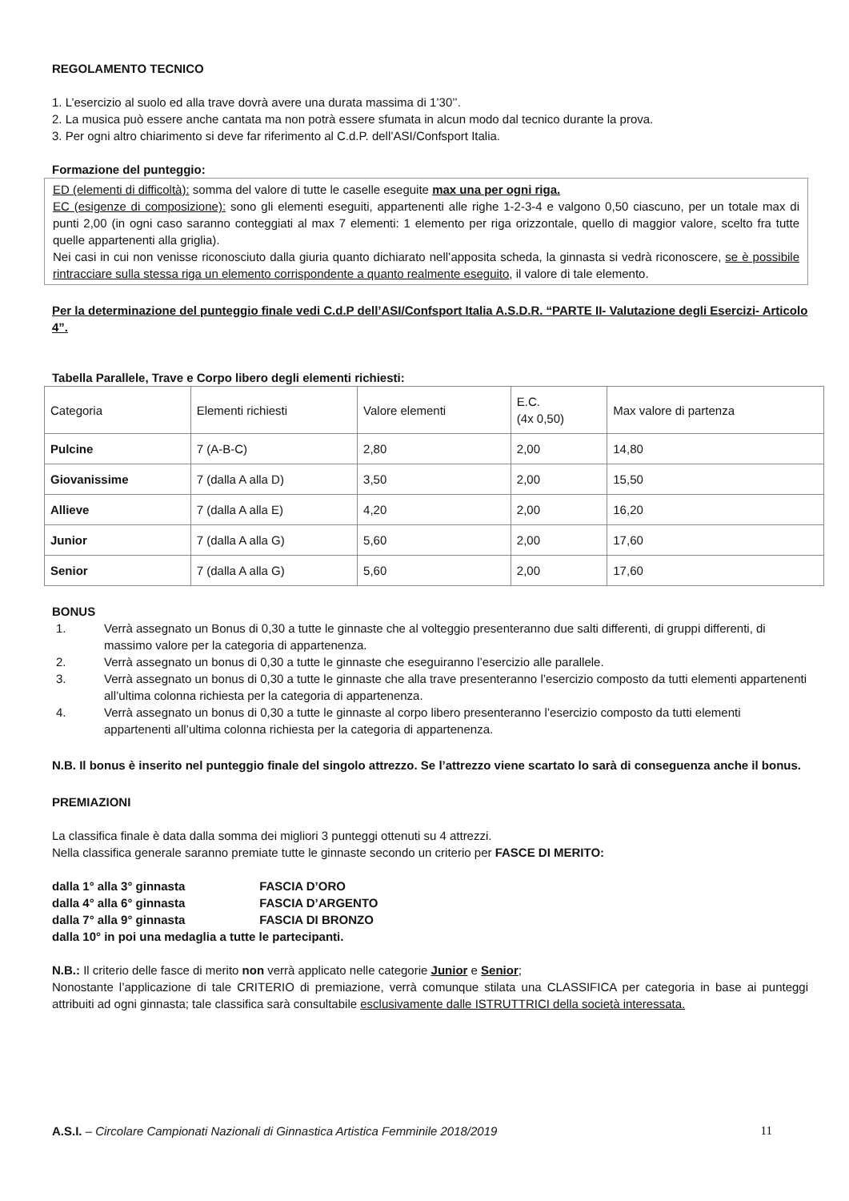REGOLAMENTO TECNICO
1. L’esercizio al suolo ed alla trave dovrà avere una durata massima di 1’30’’.
2. La musica può essere anche cantata ma non potrà essere sfumata in alcun modo dal tecnico durante la prova.
3. Per ogni altro chiarimento si deve far riferimento al C.d.P. dell’ASI/Confsport Italia.
Formazione del punteggio:
ED (elementi di difficoltà): somma del valore di tutte le caselle eseguite max una per ogni riga.
EC (esigenze di composizione): sono gli elementi eseguiti, appartenenti alle righe 1-2-3-4 e valgono 0,50 ciascuno, per un totale max di punti 2,00 (in ogni caso saranno conteggiati al max 7 elementi: 1 elemento per riga orizzontale, quello di maggior valore, scelto fra tutte quelle appartenenti alla griglia).
Nei casi in cui non venisse riconosciuto dalla giuria quanto dichiarato nell’apposita scheda, la ginnasta si vedrà riconoscere, se è possibile rintracciare sulla stessa riga un elemento corrispondente a quanto realmente eseguito, il valore di tale elemento.
Per la determinazione del punteggio finale vedi C.d.P dell’ASI/Confsport Italia A.S.D.R. “PARTE II- Valutazione degli Esercizi- Articolo 4”.
Tabella Parallele, Trave e Corpo libero degli elementi richiesti:
| Categoria | Elementi richiesti | Valore elementi | E.C. (4x 0,50) | Max valore di partenza |
| Pulcine | 7 (A-B-C) | 2,80 | 2,00 | 14,80 |
| Giovanissime | 7 (dalla A alla D) | 3,50 | 2,00 | 15,50 |
| Allieve | 7 (dalla A alla E) | 4,20 | 2,00 | 16,20 |
| Junior | 7 (dalla A alla G) | 5,60 | 2,00 | 17,60 |
| Senior | 7 (dalla A alla G) | 5,60 | 2,00 | 17,60 |
BONUS
1. Verrà assegnato un Bonus di 0,30 a tutte le ginnaste che al volteggio presenteranno due salti differenti, di gruppi differenti, di massimo valore per la categoria di appartenenza.
2. Verrà assegnato un bonus di 0,30 a tutte le ginnaste che eseguiranno l’esercizio alle parallele.
3. Verrà assegnato un bonus di 0,30 a tutte le ginnaste che alla trave presenteranno l’esercizio composto da tutti elementi appartenenti all’ultima colonna richiesta per la categoria di appartenenza.
4. Verrà assegnato un bonus di 0,30 a tutte le ginnaste al corpo libero presenteranno l’esercizio composto da tutti elementi appartenenti all’ultima colonna richiesta per la categoria di appartenenza.
N.B. Il bonus è inserito nel punteggio finale del singolo attrezzo. Se l’attrezzo viene scartato lo sarà di conseguenza anche il bonus.
PREMIAZIONI
La classifica finale è data dalla somma dei migliori 3 punteggi ottenuti su 4 attrezzi.
Nella classifica generale saranno premiate tutte le ginnaste secondo un criterio per FASCE DI MERITO:
dalla 1° alla 3° ginnasta FASCIA D’ORO
dalla 4° alla 6° ginnasta FASCIA D’ARGENTO
dalla 7° alla 9° ginnasta FASCIA DI BRONZO
dalla 10° in poi una medaglia a tutte le partecipanti.
N.B.: Il criterio delle fasce di merito non verrà applicato nelle categorie Junior e Senior;
Nonostante l’applicazione di tale CRITERIO di premiazione, verrà comunque stilata una CLASSIFICA per categoria in base ai punteggi attribuiti ad ogni ginnasta; tale classifica sarà consultabile esclusivamente dalle ISTRUTTRICI della società interessata.
A.S.I. – Circolare Campionati Nazionali di Ginnastica Artistica Femminile 2018/2019 11